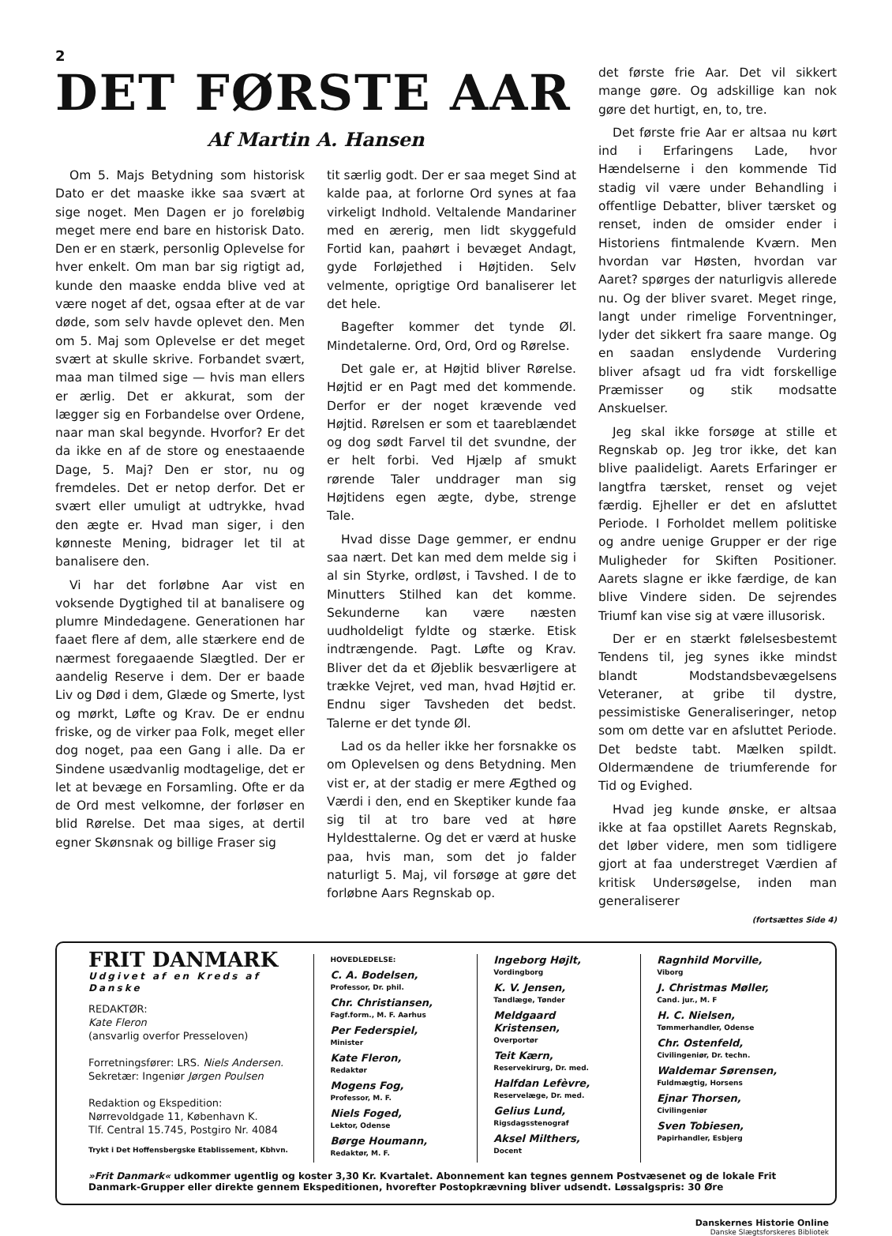2
DET FØRSTE AAR
Af Martin A. Hansen
Om 5. Majs Betydning som historisk Dato er det maaske ikke saa svært at sige noget. Men Dagen er jo foreløbig meget mere end bare en historisk Dato. Den er en stærk, personlig Oplevelse for hver enkelt. Om man bar sig rigtigt ad, kunde den maaske endda blive ved at være noget af det, ogsaa efter at de var døde, som selv havde oplevet den. Men om 5. Maj som Oplevelse er det meget svært at skulle skrive. Forbandet svært, maa man tilmed sige — hvis man ellers er ærlig. Det er akkurat, som der lægger sig en Forbandelse over Ordene, naar man skal begynde. Hvorfor? Er det da ikke en af de store og enestaaende Dage, 5. Maj? Den er stor, nu og fremdeles. Det er netop derfor. Det er svært eller umuligt at udtrykke, hvad den ægte er. Hvad man siger, i den kønneste Mening, bidrager let til at banalisere den.
Vi har det forløbne Aar vist en voksende Dygtighed til at banalisere og plumre Mindedagene. Generationen har faaet flere af dem, alle stærkere end de nærmest foregaaende Slægtled. Der er aandelig Reserve i dem. Der er baade Liv og Død i dem, Glæde og Smerte, lyst og mørkt, Løfte og Krav. De er endnu friske, og de virker paa Folk, meget eller dog noget, paa een Gang i alle. Da er Sindene usædvanlig modtagelige, det er let at bevæge en Forsamling. Ofte er da de Ord mest velkomne, der forløser en blid Rørelse. Det maa siges, at dertil egner Skønsnak og billige Fraser sig
tit særlig godt. Der er saa meget Sind at kalde paa, at forlorne Ord synes at faa virkeligt Indhold. Veltalende Mandariner med en ærerig, men lidt skyggefuld Fortid kan, paahørt i bevæget Andagt, gyde Forløjethed i Højtiden. Selv velmente, oprigtige Ord banaliserer let det hele.
Bagefter kommer det tynde Øl. Mindetalerne. Ord, Ord, Ord og Rørelse.
Det gale er, at Højtid bliver Rørelse. Højtid er en Pagt med det kommende. Derfor er der noget krævende ved Højtid. Rørelsen er som et taareblændet og dog sødt Farvel til det svundne, der er helt forbi. Ved Hjælp af smukt rørende Taler unddrager man sig Højtidens egen ægte, dybe, strenge Tale.
Hvad disse Dage gemmer, er endnu saa nært. Det kan med dem melde sig i al sin Styrke, ordløst, i Tavshed. I de to Minutters Stilhed kan det komme. Sekunderne kan være næsten uudholdeligt fyldte og stærke. Etisk indtrængende. Pagt. Løfte og Krav. Bliver det da et Øjeblik besværligere at trække Vejret, ved man, hvad Højtid er. Endnu siger Tavsheden det bedst. Talerne er det tynde Øl.
Lad os da heller ikke her forsnakke os om Oplevelsen og dens Betydning. Men vist er, at der stadig er mere Ægthed og Værdi i den, end en Skeptiker kunde faa sig til at tro bare ved at høre Hyldesttalerne. Og det er værd at huske paa, hvis man, som det jo falder naturligt 5. Maj, vil forsøge at gøre det forløbne Aars Regnskab op.
det første frie Aar. Det vil sikkert mange gøre. Og adskillige kan nok gøre det hurtigt, en, to, tre.
Det første frie Aar er altsaa nu kørt ind i Erfaringens Lade, hvor Hændelserne i den kommende Tid stadig vil være under Behandling i offentlige Debatter, bliver tærsket og renset, inden de omsider ender i Historiens fintmalende Kværn. Men hvordan var Høsten, hvordan var Aaret? spørges der naturligvis allerede nu. Og der bliver svaret. Meget ringe, langt under rimelige Forventninger, lyder det sikkert fra saare mange. Og en saadan enslydende Vurdering bliver afsagt ud fra vidt forskellige Præmisser og stik modsatte Anskuelser.
Jeg skal ikke forsøge at stille et Regnskab op. Jeg tror ikke, det kan blive paalideligt. Aarets Erfaringer er langtfra tærsket, renset og vejet færdig. Ejheller er det en afsluttet Periode. I Forholdet mellem politiske og andre uenige Grupper er der rige Muligheder for Skiften Positioner. Aarets slagne er ikke færdige, de kan blive Vindere siden. De sejrendes Triumf kan vise sig at være illusorisk.
Der er en stærkt følelsesbestemt Tendens til, jeg synes ikke mindst blandt Modstandsbevægelsens Veteraner, at gribe til dystre, pessimistiske Generaliseringer, netop som om dette var en afsluttet Periode. Det bedste tabt. Mælken spildt. Oldermændene de triumferende for Tid og Evighed.
Hvad jeg kunde ønske, er altsaa ikke at faa opstillet Aarets Regnskab, det løber videre, men som tidligere gjort at faa understreget Værdien af kritisk Undersøgelse, inden man generaliserer
(fortsættes Side 4)
FRIT DANMARK
Udgivet af en Kreds af Danske
REDAKTØR:
Kate Fleron
(ansvarlig overfor Presseloven)
Forretningsfører: LRS. Niels Andersen.
Sekretær: Ingeniør Jørgen Poulsen
Redaktion og Ekspedition:
Nørrevoldgade 11, København K.
Tlf. Central 15.745, Postgiro Nr. 4084
Trykt i Det Hoffensbergske Etablissement, Kbhvn.
HOVEDLEDELSE:
C. A. Bodelsen,
Professor, Dr. phil.
Chr. Christiansen,
Fagf.form., M. F. Aarhus
Per Federspiel,
Minister
Kate Fleron,
Redaktør
Mogens Fog,
Professor, M. F.
Niels Foged,
Lektor, Odense
Børge Houmann,
Redaktør, M. F.
Ingeborg Højlt,
Vordingborg
K. V. Jensen,
Tandlæge, Tønder
Meldgaard Kristensen,
Overportør
Teit Kærn,
Reservekirurg, Dr. med.
Halfdan Lefèvre,
Reservelæge, Dr. med.
Gelius Lund,
Rigsdagsstenograf
Aksel Milthers,
Docent
Ragnhild Morville,
Viborg
J. Christmas Møller,
Cand. jur., M. F
H. C. Nielsen,
Tømmerhandler, Odense
Chr. Ostenfeld,
Civilingeniør, Dr. techn.
Waldemar Sørensen,
Fuldmægtig, Horsens
Ejnar Thorsen,
Civilingeniør
Sven Tobiesen,
Papirhandler, Esbjerg
»Frit Danmark« udkommer ugentlig og koster 3,30 Kr. Kvartalet. Abonnement kan tegnes gennem Postvæsenet og de lokale Frit Danmark-Grupper eller direkte gennem Ekspeditionen, hvorefter Postopkrævning bliver udsendt. Løssalgspris: 30 Øre
Danskernes Historie Online
Danske Slægtsforskeres Bibliotek